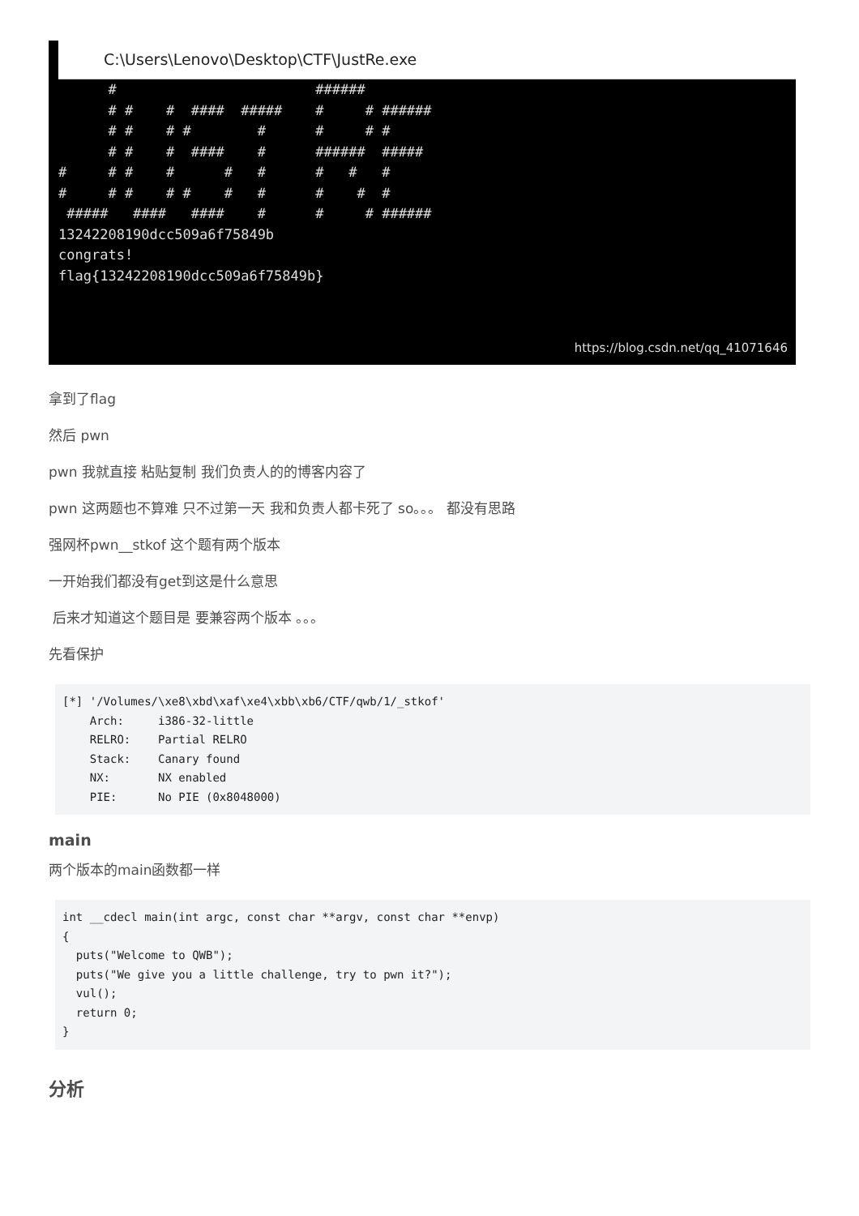C:\Users\Lenovo\Desktop\CTF\JustRe.exe
      #                        ######
      # #    #  ####  #####    #     # ######
      # #    # #        #      #     # #
      # #    #  ####    #      ######  #####
#     # #    #      #   #      #   #   #
#     # #    # #    #   #      #    #  #
 #####   ####   ####    #      #     # ######
13242208190dcc509a6f75849b
congrats!
flag{13242208190dcc509a6f75849b}
https://blog.csdn.net/qq_41071646
拿到了flag
然后 pwn
pwn 我就直接 粘贴复制 我们负责人的的博客内容了
pwn 这两题也不算难 只不过第一天 我和负责人都卡死了 so。。。 都没有思路
强网杯pwn__stkof 这个题有两个版本
一开始我们都没有get到这是什么意思
后来才知道这个题目是 要兼容两个版本 。。。
先看保护
[*] '/Volumes/\xe8\xbd\xaf\xe4\xbb\xb6/CTF/qwb/1/_stkof'
    Arch:     i386-32-little
    RELRO:    Partial RELRO
    Stack:    Canary found
    NX:       NX enabled
    PIE:      No PIE (0x8048000)
main
两个版本的main函数都一样
int __cdecl main(int argc, const char **argv, const char **envp)
{
  puts("Welcome to QWB");
  puts("We give you a little challenge, try to pwn it?");
  vul();
  return 0;
}
分析